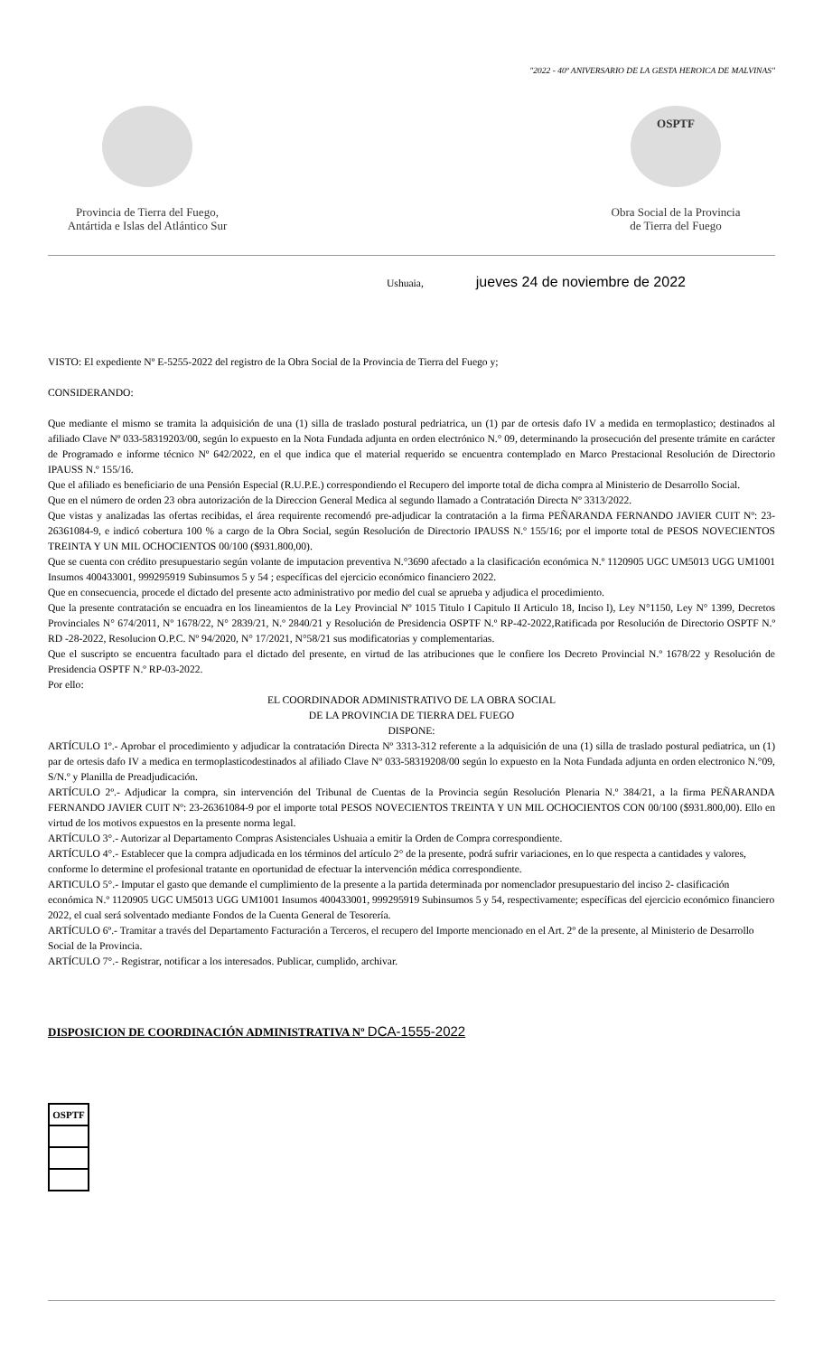"2022 - 40º ANIVERSARIO DE LA GESTA HEROICA DE MALVINAS"
Provincia de Tierra del Fuego,
Antártida e Islas del Atlántico Sur
OSPTF
Obra Social de la Provincia
de Tierra del Fuego
Ushuaia, jueves 24 de noviembre de 2022
VISTO: El expediente Nº E-5255-2022 del registro de la Obra Social de la Provincia de Tierra del Fuego y;
CONSIDERANDO:
Que mediante el mismo se tramita la adquisición de una (1) silla de traslado postural pedriatrica, un (1) par de ortesis dafo IV a medida en termoplastico; destinados al afiliado Clave Nº 033-58319203/00, según lo expuesto en la Nota Fundada adjunta en orden electrónico N.° 09, determinando la prosecución del presente trámite en carácter de Programado e informe técnico Nº 642/2022, en el que indica que el material requerido se encuentra contemplado en Marco Prestacional Resolución de Directorio IPAUSS N.º 155/16.
Que el afiliado es beneficiario de una Pensión Especial (R.U.P.E.) correspondiendo el Recupero del importe total de dicha compra al Ministerio de Desarrollo Social.
Que en el número de orden 23 obra autorización de la Direccion General Medica al segundo llamado a Contratación Directa Nº 3313/2022.
Que vistas y analizadas las ofertas recibidas, el área requirente recomendó pre-adjudicar la contratación a la firma PEÑARANDA FERNANDO JAVIER CUIT Nº: 23-26361084-9, e indicó cobertura 100 % a cargo de la Obra Social, según Resolución de Directorio IPAUSS N.º 155/16; por el importe total de PESOS NOVECIENTOS TREINTA Y UN MIL OCHOCIENTOS 00/100 ($931.800,00).
Que se cuenta con crédito presupuestario según volante de imputacion preventiva N.°3690 afectado a la clasificación económica N.º 1120905 UGC UM5013 UGG UM1001 Insumos 400433001, 999295919 Subinsumos 5 y 54 ; específicas del ejercicio económico financiero 2022.
Que en consecuencia, procede el dictado del presente acto administrativo por medio del cual se aprueba y adjudica el procedimiento.
Que la presente contratación se encuadra en los lineamientos de la Ley Provincial Nº 1015 Titulo I Capitulo II Articulo 18, Inciso l), Ley N°1150, Ley N° 1399, Decretos Provinciales N° 674/2011, Nº 1678/22, N° 2839/21, N.º 2840/21 y Resolución de Presidencia OSPTF N.º RP-42-2022,Ratificada por Resolución de Directorio OSPTF N.º RD -28-2022, Resolucion O.P.C. Nº 94/2020, N° 17/2021, N°58/21 sus modificatorias y complementarias.
Que el suscripto se encuentra facultado para el dictado del presente, en virtud de las atribuciones que le confiere los Decreto Provincial N.º 1678/22 y Resolución de Presidencia OSPTF N.º RP-03-2022.
Por ello:
EL COORDINADOR ADMINISTRATIVO DE LA OBRA SOCIAL
DE LA PROVINCIA DE TIERRA DEL FUEGO
DISPONE:
ARTÍCULO 1º.- Aprobar el procedimiento y adjudicar la contratación Directa Nº 3313-312 referente a la adquisición de una (1) silla de traslado postural pediatrica, un (1) par de ortesis dafo IV a medica en termoplasticodestinados al afiliado Clave Nº 033-58319208/00 según lo expuesto en la Nota Fundada adjunta en orden electronico N.°09, S/N.º y Planilla de Preadjudicación.
ARTÍCULO 2º.- Adjudicar la compra, sin intervención del Tribunal de Cuentas de la Provincia según Resolución Plenaria N.º 384/21, a la firma PEÑARANDA FERNANDO JAVIER CUIT Nº: 23-26361084-9 por el importe total PESOS NOVECIENTOS TREINTA Y UN MIL OCHOCIENTOS CON 00/100 ($931.800,00). Ello en virtud de los motivos expuestos en la presente norma legal.
ARTÍCULO 3°.- Autorizar al Departamento Compras Asistenciales Ushuaia a emitir la Orden de Compra correspondiente.
ARTÍCULO 4°.- Establecer que la compra adjudicada en los términos del artículo 2° de la presente, podrá sufrir variaciones, en lo que respecta a cantidades y valores, conforme lo determine el profesional tratante en oportunidad de efectuar la intervención médica correspondiente.
ARTICULO 5°.- Imputar el gasto que demande el cumplimiento de la presente a la partida determinada por nomenclador presupuestario del inciso 2- clasificación económica N.º 1120905 UGC UM5013 UGG UM1001 Insumos 400433001, 999295919 Subinsumos 5 y 54, respectivamente; específicas del ejercicio económico financiero 2022, el cual será solventado mediante Fondos de la Cuenta General de Tesorería.
ARTÍCULO 6º.- Tramitar a través del Departamento Facturación a Terceros, el recupero del Importe mencionado en el Art. 2º de la presente, al Ministerio de Desarrollo Social de la Provincia.
ARTÍCULO 7°.- Registrar, notificar a los interesados. Publicar, cumplido, archivar.
DISPOSICION DE COORDINACIÓN ADMINISTRATIVA Nº DCA-1555-2022
| OSPTF |
| --- |